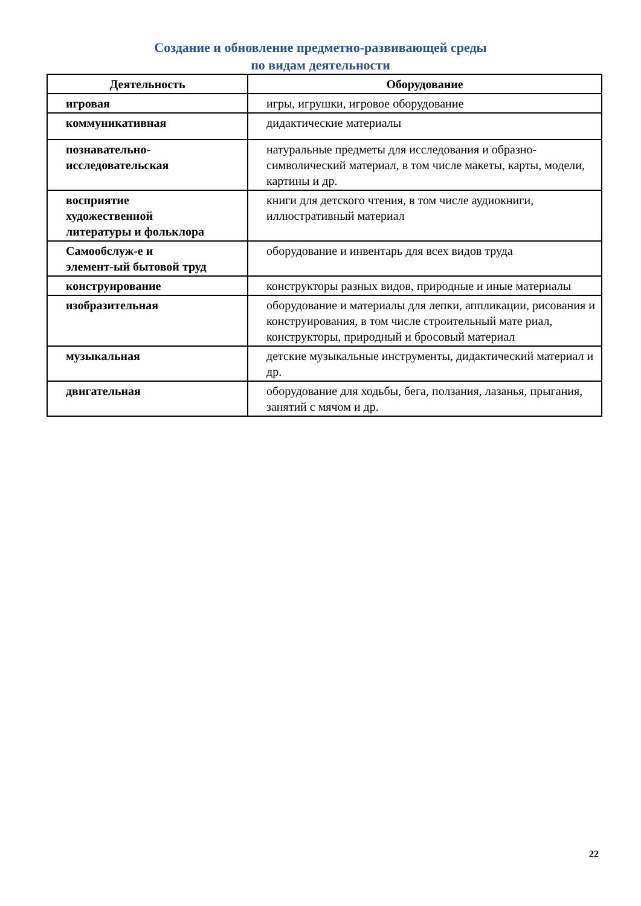Создание и обновление предметно-развивающей среды
по видам деятельности
| Деятельность | Оборудование |
| --- | --- |
| игровая | игры, игрушки, игровое оборудование |
| коммуникативная | дидактические материалы |
| познавательно- исследовательская | натуральные предметы для исследования и образно-символический материал, в том числе макеты, карты, модели, картины и др. |
| восприятие художественной литературы и фольклора | книги для детского чтения, в том числе аудиокниги, иллюстративный материал |
| Самообслуж-е и элемент-ый бытовой труд | оборудование и инвентарь для всех видов труда |
| конструирование | конструкторы разных видов, природные и иные материалы |
| изобразительная | оборудование и материалы для лепки, аппликации, рисования и конструирования, в том числе строительный мате риал, конструкторы, природный и бросовый материал |
| музыкальная | детские музыкальные инструменты, дидактический материал и др. |
| двигательная | оборудование для ходьбы, бега, ползания, лазанья, прыгания, занятий с мячом и др. |
22